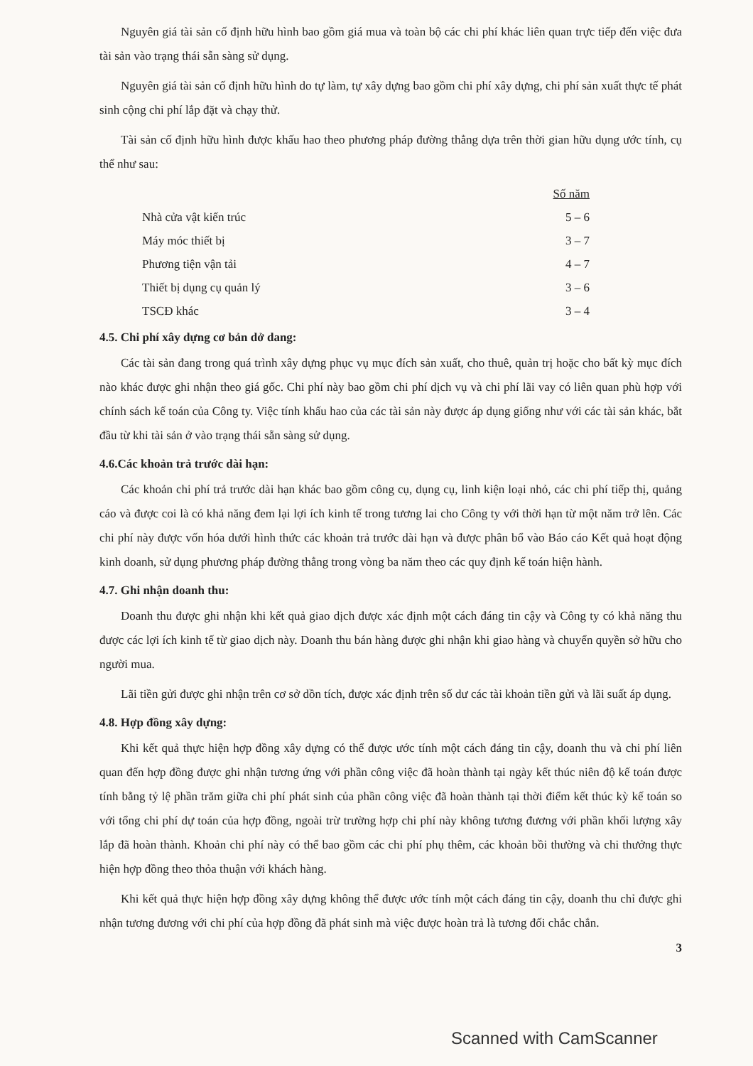Nguyên giá tài sản cố định hữu hình bao gồm giá mua và toàn bộ các chi phí khác liên quan trực tiếp đến việc đưa tài sản vào trạng thái sẵn sàng sử dụng.
Nguyên giá tài sản cố định hữu hình do tự làm, tự xây dựng bao gồm chi phí xây dựng, chi phí sản xuất thực tế phát sinh cộng chi phí lắp đặt và chạy thử.
Tài sản cố định hữu hình được khấu hao theo phương pháp đường thẳng dựa trên thời gian hữu dụng ước tính, cụ thể như sau:
| | Số năm |
| --- | --- |
| Nhà cửa vật kiến trúc | 5 – 6 |
| Máy móc thiết bị | 3 – 7 |
| Phương tiện vận tải | 4 – 7 |
| Thiết bị dụng cụ quản lý | 3 – 6 |
| TSCĐ khác | 3 – 4 |
4.5. Chi phí xây dựng cơ bản dở dang:
Các tài sản đang trong quá trình xây dựng phục vụ mục đích sản xuất, cho thuê, quản trị hoặc cho bất kỳ mục đích nào khác được ghi nhận theo giá gốc. Chi phí này bao gồm chi phí dịch vụ và chi phí lãi vay có liên quan phù hợp với chính sách kế toán của Công ty. Việc tính khấu hao của các tài sản này được áp dụng giống như với các tài sản khác, bắt đầu từ khi tài sản ở vào trạng thái sẵn sàng sử dụng.
4.6.Các khoản trả trước dài hạn:
Các khoản chi phí trả trước dài hạn khác bao gồm công cụ, dụng cụ, linh kiện loại nhỏ, các chi phí tiếp thị, quảng cáo và được coi là có khả năng đem lại lợi ích kinh tế trong tương lai cho Công ty với thời hạn từ một năm trở lên. Các chi phí này được vốn hóa dưới hình thức các khoản trả trước dài hạn và được phân bổ vào Báo cáo Kết quả hoạt động kinh doanh, sử dụng phương pháp đường thẳng trong vòng ba năm theo các quy định kế toán hiện hành.
4.7. Ghi nhận doanh thu:
Doanh thu được ghi nhận khi kết quả giao dịch được xác định một cách đáng tin cậy và Công ty có khả năng thu được các lợi ích kinh tế từ giao dịch này. Doanh thu bán hàng được ghi nhận khi giao hàng và chuyển quyền sở hữu cho người mua.
Lãi tiền gửi được ghi nhận trên cơ sở dồn tích, được xác định trên số dư các tài khoản tiền gửi và lãi suất áp dụng.
4.8. Hợp đồng xây dựng:
Khi kết quả thực hiện hợp đồng xây dựng có thể được ước tính một cách đáng tin cậy, doanh thu và chi phí liên quan đến hợp đồng được ghi nhận tương ứng với phần công việc đã hoàn thành tại ngày kết thúc niên độ kế toán được tính bằng tỷ lệ phần trăm giữa chi phí phát sinh của phần công việc đã hoàn thành tại thời điểm kết thúc kỳ kế toán so với tổng chi phí dự toán của hợp đồng, ngoài trừ trường hợp chi phí này không tương đương với phần khối lượng xây lắp đã hoàn thành. Khoản chi phí này có thể bao gồm các chi phí phụ thêm, các khoản bồi thường và chi thưởng thực hiện hợp đồng theo thỏa thuận với khách hàng.
Khi kết quả thực hiện hợp đồng xây dựng không thể được ước tính một cách đáng tin cậy, doanh thu chỉ được ghi nhận tương đương với chi phí của hợp đồng đã phát sinh mà việc được hoàn trả là tương đối chắc chắn.
3
Scanned with CamScanner